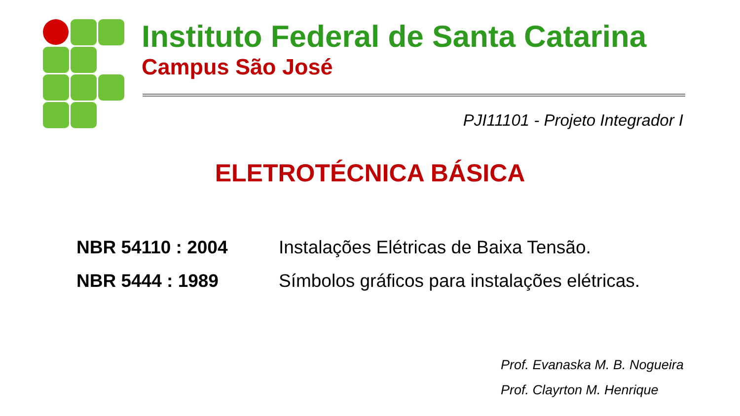Instituto Federal de Santa Catarina
Campus São José
PJI11101 - Projeto Integrador I
ELETROTÉCNICA BÁSICA
| NBR 54110 : 2004 | Instalações Elétricas de Baixa Tensão. |
| NBR 5444 : 1989 | Símbolos gráficos para instalações elétricas. |
Prof. Evanaska M. B. Nogueira
Prof. Clayrton M. Henrique